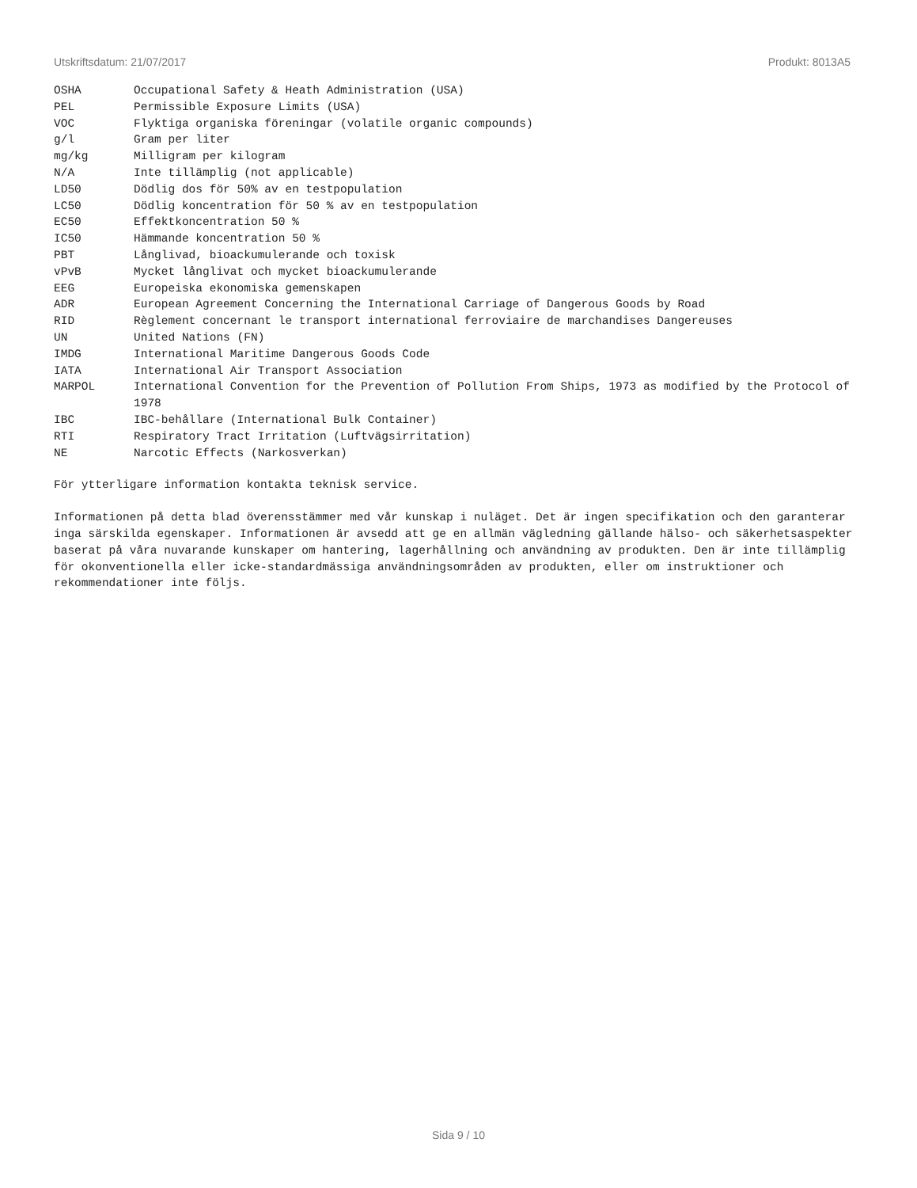Utskriftsdatum: 21/07/2017 Produkt: 8013A5
| OSHA | Occupational Safety & Heath Administration (USA) |
| PEL | Permissible Exposure Limits (USA) |
| VOC | Flyktiga organiska föreningar (volatile organic compounds) |
| g/l | Gram per liter |
| mg/kg | Milligram per kilogram |
| N/A | Inte tillämplig (not applicable) |
| LD50 | Dödlig dos för 50% av en testpopulation |
| LC50 | Dödlig koncentration för 50 % av en testpopulation |
| EC50 | Effektkoncentration 50 % |
| IC50 | Hämmande koncentration 50 % |
| PBT | Långlivad, bioackumulerande och toxisk |
| vPvB | Mycket långlivat och mycket bioackumulerande |
| EEG | Europeiska ekonomiska gemenskapen |
| ADR | European Agreement Concerning the International Carriage of Dangerous Goods by Road |
| RID | Règlement concernant le transport international ferroviaire de marchandises Dangereuses |
| UN | United Nations (FN) |
| IMDG | International Maritime Dangerous Goods Code |
| IATA | International Air Transport Association |
| MARPOL | International Convention for the Prevention of Pollution From Ships, 1973 as modified by the Protocol of 1978 |
| IBC | IBC-behållare (International Bulk Container) |
| RTI | Respiratory Tract Irritation (Luftvägsirritation) |
| NE | Narcotic Effects (Narkosverkan) |
För ytterligare information kontakta teknisk service.
Informationen på detta blad överensstämmer med vår kunskap i nuläget. Det är ingen specifikation och den garanterar inga särskilda egenskaper. Informationen är avsedd att ge en allmän vägledning gällande hälso- och säkerhetsaspekter baserat på våra nuvarande kunskaper om hantering, lagerhållning och användning av produkten. Den är inte tillämplig för okonventionella eller icke-standardmässiga användningsområden av produkten, eller om instruktioner och rekommendationer inte följs.
Sida 9 / 10